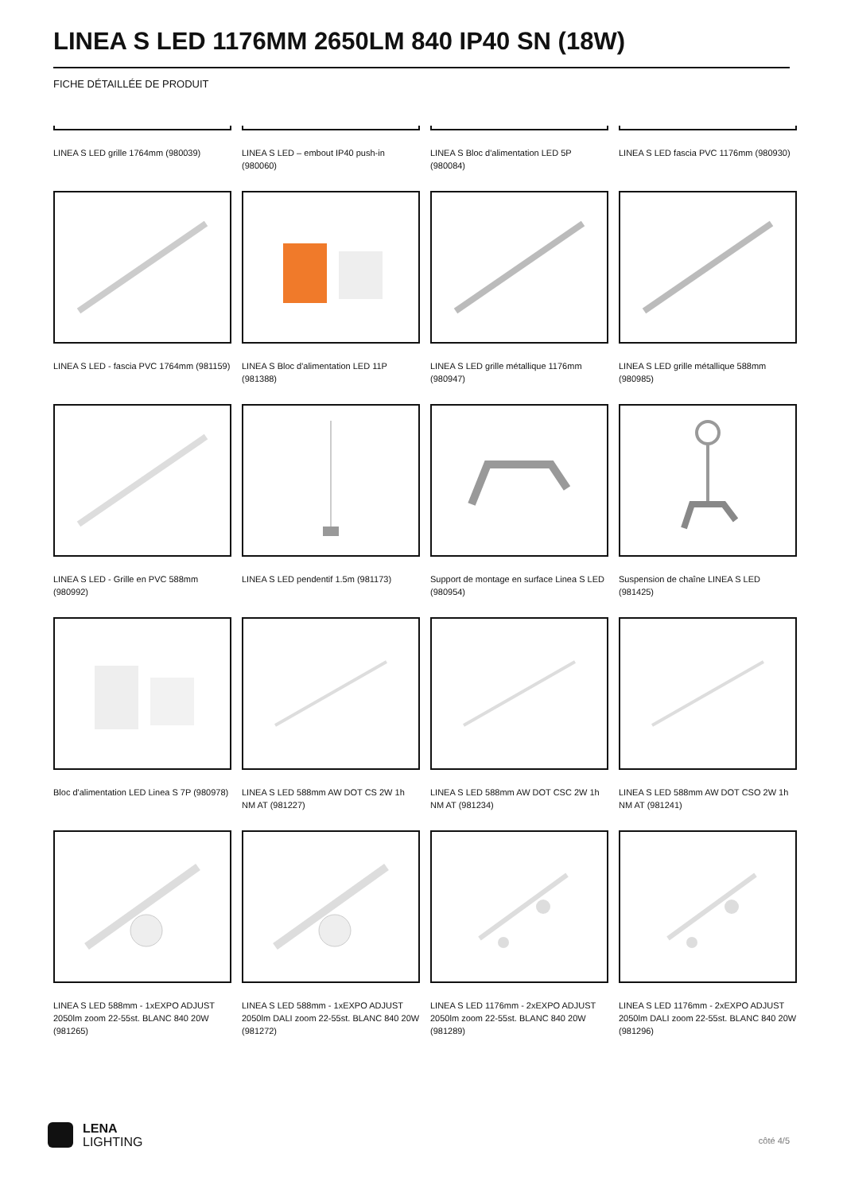LINEA S LED 1176MM 2650LM 840 IP40 SN (18W)
FICHE DÉTAILLÉE DE PRODUIT
LINEA S LED grille 1764mm (980039)
LINEA S LED – embout IP40 push-in (980060)
LINEA S Bloc d'alimentation LED 5P (980084)
LINEA S LED fascia PVC 1176mm (980930)
LINEA S LED - fascia PVC 1764mm (981159)
LINEA S Bloc d'alimentation LED 11P (981388)
LINEA S LED grille métallique 1176mm (980947)
LINEA S LED grille métallique 588mm (980985)
LINEA S LED - Grille en PVC 588mm (980992)
LINEA S LED pendentif 1.5m (981173)
Support de montage en surface Linea S LED (980954)
Suspension de chaîne LINEA S LED (981425)
Bloc d'alimentation LED Linea S 7P (980978)
LINEA S LED 588mm AW DOT CS 2W 1h NM AT (981227)
LINEA S LED 588mm AW DOT CSC 2W 1h NM AT (981234)
LINEA S LED 588mm AW DOT CSO 2W 1h NM AT (981241)
LINEA S LED 588mm - 1xEXPO ADJUST 2050lm zoom 22-55st. BLANC 840 20W (981265)
LINEA S LED 588mm - 1xEXPO ADJUST 2050lm DALI zoom 22-55st. BLANC 840 20W (981272)
LINEA S LED 1176mm - 2xEXPO ADJUST 2050lm zoom 22-55st. BLANC 840 20W (981289)
LINEA S LED 1176mm - 2xEXPO ADJUST 2050lm DALI zoom 22-55st. BLANC 840 20W (981296)
LENA
LIGHTING
côté 4/5